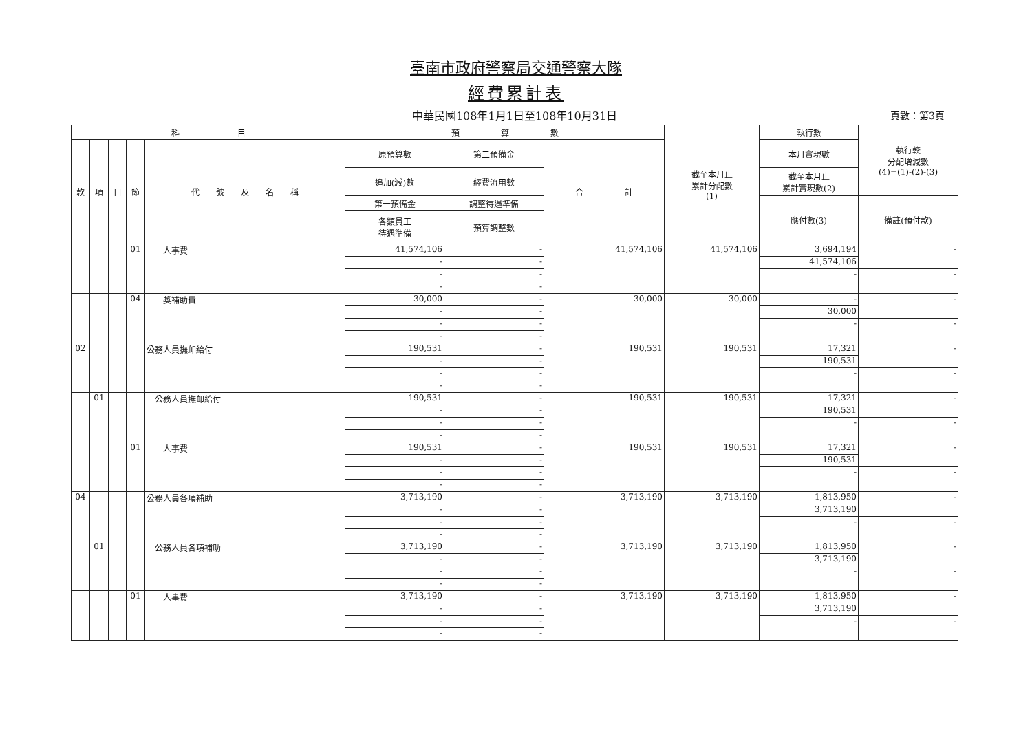臺南市政府警察局交通警察大隊
經費累計表
中華民國108年1月1日至108年10月31日
頁數：第3頁
| 科 目 | | | | | 預 算 數 | | | 截至本月止 累計分配數 (1) | 執行數 | 執行較 分配增減數 (4)=(1)-(2)-(3) |
| --- | --- | --- | --- | --- | --- | --- | --- | --- | --- | --- |
| 款 | 項 | 目 | 節 | 代 號 及 名 稱 | 原預算數 | 第二預備金 | 合 計 | | 本月實現數 | |
| | | | | | 追加(減)數 | 經費流用數 | | | 截至本月止 累計實現數(2) | |
| | | | | | 第一預備金 | 調整待遇準備 | | | 應付數(3) | 備註(預付款) |
| | | | | | 各類員工 待遇準備 | 預算調整數 | | | | |
| | | | 01 | 人事費 | 41,574,106 | - | 41,574,106 | 41,574,106 | 3,694,194 | - |
| | | | | | - | - | | | 41,574,106 | |
| | | | | | - | - | | | - | - |
| | | | | | - | - | | | | |
| | | | 04 | 獎補助費 | 30,000 | - | 30,000 | 30,000 | - | - |
| | | | | | - | - | | | 30,000 | |
| | | | | | - | - | | | - | - |
| | | | | | - | - | | | | |
| 02 | | | | 公務人員撫卹給付 | 190,531 | - | 190,531 | 190,531 | 17,321 | - |
| | | | | | - | - | | | 190,531 | |
| | | | | | - | - | | | - | - |
| | | | | | - | - | | | | |
| | 01 | | | 公務人員撫卹給付 | 190,531 | - | 190,531 | 190,531 | 17,321 | - |
| | | | | | - | - | | | 190,531 | |
| | | | | | - | - | | | - | - |
| | | | | | - | - | | | | |
| | | | 01 | 人事費 | 190,531 | - | 190,531 | 190,531 | 17,321 | - |
| | | | | | - | - | | | 190,531 | |
| | | | | | - | - | | | - | - |
| | | | | | - | - | | | | |
| 04 | | | | 公務人員各項補助 | 3,713,190 | - | 3,713,190 | 3,713,190 | 1,813,950 | - |
| | | | | | - | - | | | 3,713,190 | |
| | | | | | - | - | | | - | - |
| | | | | | - | - | | | | |
| | 01 | | | 公務人員各項補助 | 3,713,190 | - | 3,713,190 | 3,713,190 | 1,813,950 | - |
| | | | | | - | - | | | 3,713,190 | |
| | | | | | - | - | | | - | - |
| | | | | | - | - | | | | |
| | | | 01 | 人事費 | 3,713,190 | - | 3,713,190 | 3,713,190 | 1,813,950 | - |
| | | | | | - | - | | | 3,713,190 | |
| | | | | | - | - | | | - | - |
| | | | | | - | - | | | | |